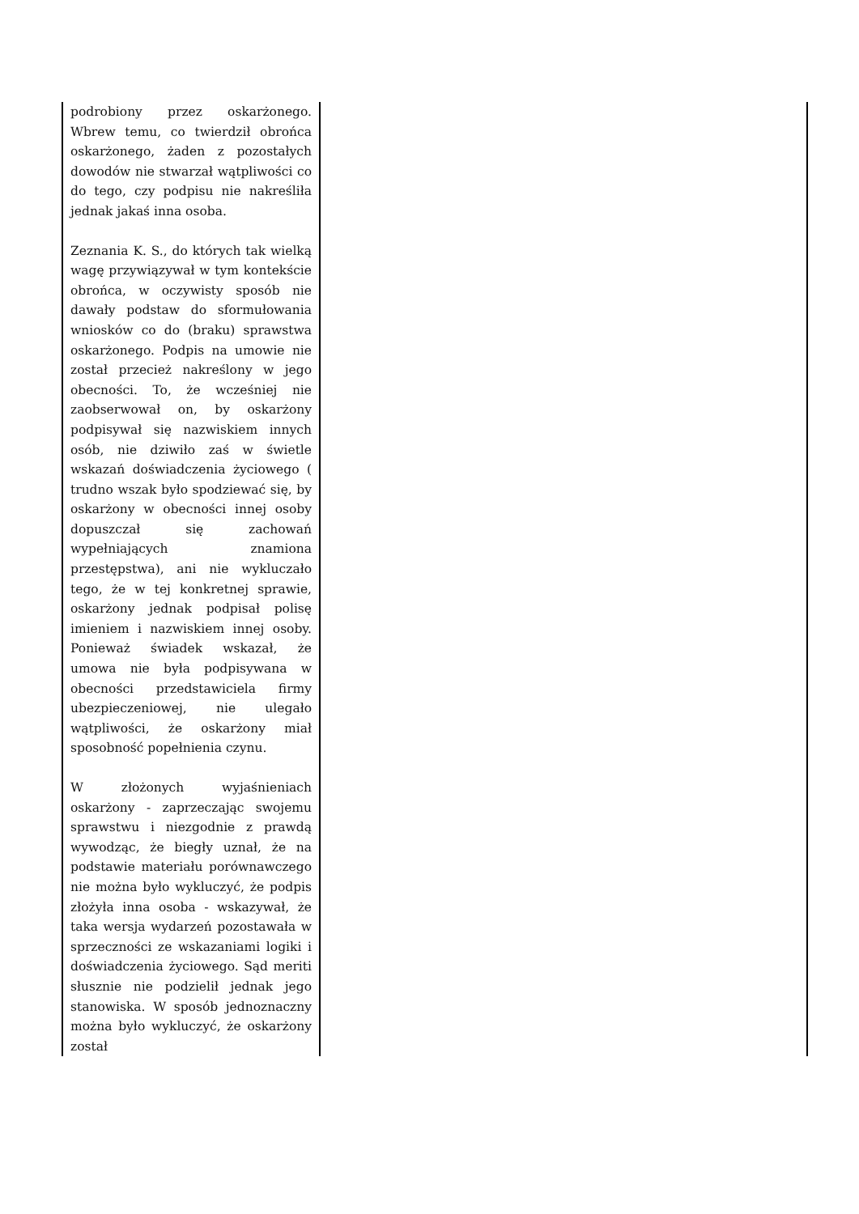| podrobiony przez oskarżonego. Wbrew temu, co twierdził obrońca oskarżonego, żaden z pozostałych dowodów nie stwarzał wątpliwości co do tego, czy podpisu nie nakreśliła jednak jakaś inna osoba. Zeznania K. S., do których tak wielką wagę przywiązywał w tym kontekście obrońca, w oczywisty sposób nie dawały podstaw do sformułowania wniosków co do (braku) sprawstwa oskarżonego. Podpis na umowie nie został przecież nakreślony w jego obecności. To, że wcześniej nie zaobserwował on, by oskarżony podpisywał się nazwiskiem innych osób, nie dziwiło zaś w świetle wskazań doświadczenia życiowego ( trudno wszak było spodziewać się, by oskarżony w obecności innej osoby dopuszczał się zachowań wypełniających znamiona przestępstwa), ani nie wykluczało tego, że w tej konkretnej sprawie, oskarżony jednak podpisał polisę imieniem i nazwiskiem innej osoby. Ponieważ świadek wskazał, że umowa nie była podpisywana w obecności przedstawiciela firmy ubezpieczeniowej, nie ulegało wątpliwości, że oskarżony miał sposobność popełnienia czynu. W złożonych wyjaśnieniach oskarżony - zaprzeczając swojemu sprawstwu i niezgodnie z prawdą wywodząc, że biegły uznał, że na podstawie materiału porównawczego nie można było wykluczyć, że podpis złożyła inna osoba - wskazywał, że taka wersja wydarzeń pozostawała w sprzeczności ze wskazaniami logiki i doświadczenia życiowego. Sąd meriti słusznie nie podzielił jednak jego stanowiska. W sposób jednoznaczny można było wykluczyć, że oskarżony został | |